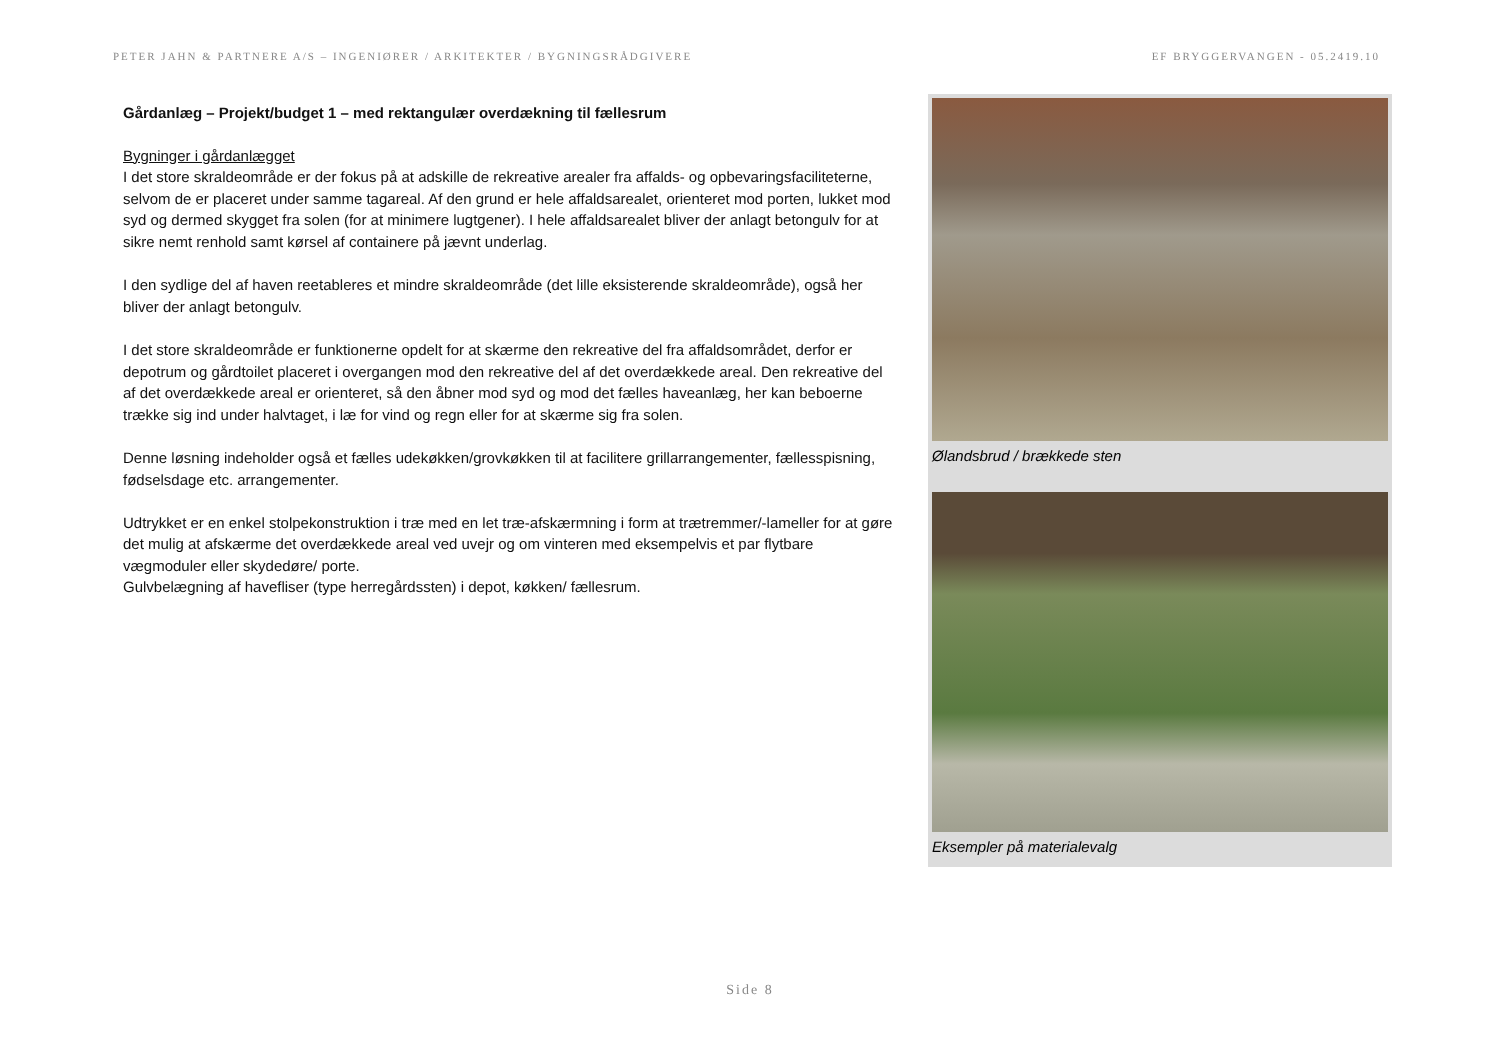PETER JAHN & PARTNERE A/S – INGENIØRER / ARKITEKTER / BYGNINGSRÅDGIVERE EF BRYGGERVANGEN - 05.2419.10
Gårdanlæg – Projekt/budget 1 – med rektangulær overdækning til fællesrum
Bygninger i gårdanlægget
I det store skraldeområde er der fokus på at adskille de rekreative arealer fra affalds- og opbevaringsfaciliteterne, selvom de er placeret under samme tagareal. Af den grund er hele affaldsarealet, orienteret mod porten, lukket mod syd og dermed skygget fra solen (for at minimere lugtgener). I hele affaldsarealet bliver der anlagt betongulv for at sikre nemt renhold samt kørsel af containere på jævnt underlag.
I den sydlige del af haven reetableres et mindre skraldeområde (det lille eksisterende skraldeområde), også her bliver der anlagt betongulv.
I det store skraldeområde er funktionerne opdelt for at skærme den rekreative del fra affaldsområdet, derfor er depotrum og gårdtoilet placeret i overgangen mod den rekreative del af det overdækkede areal. Den rekreative del af det overdækkede areal er orienteret, så den åbner mod syd og mod det fælles haveanlæg, her kan beboerne trække sig ind under halvtaget, i læ for vind og regn eller for at skærme sig fra solen.
Denne løsning indeholder også et fælles udekøkken/grovkøkken til at facilitere grillarrangementer, fællesspisning, fødselsdage etc. arrangementer.
Udtrykket er en enkel stolpekonstruktion i træ med en let træ-afskærmning i form at trætremmer/-lameller for at gøre det mulig at afskærme det overdækkede areal ved uvejr og om vinteren med eksempelvis et par flytbare vægmoduler eller skydedøre/ porte.
Gulvbelægning af havefliser (type herregårdssten) i depot, køkken/ fællesrum.
Ølandsbrud / brækkede sten
Eksempler på materialevalg
Side 8